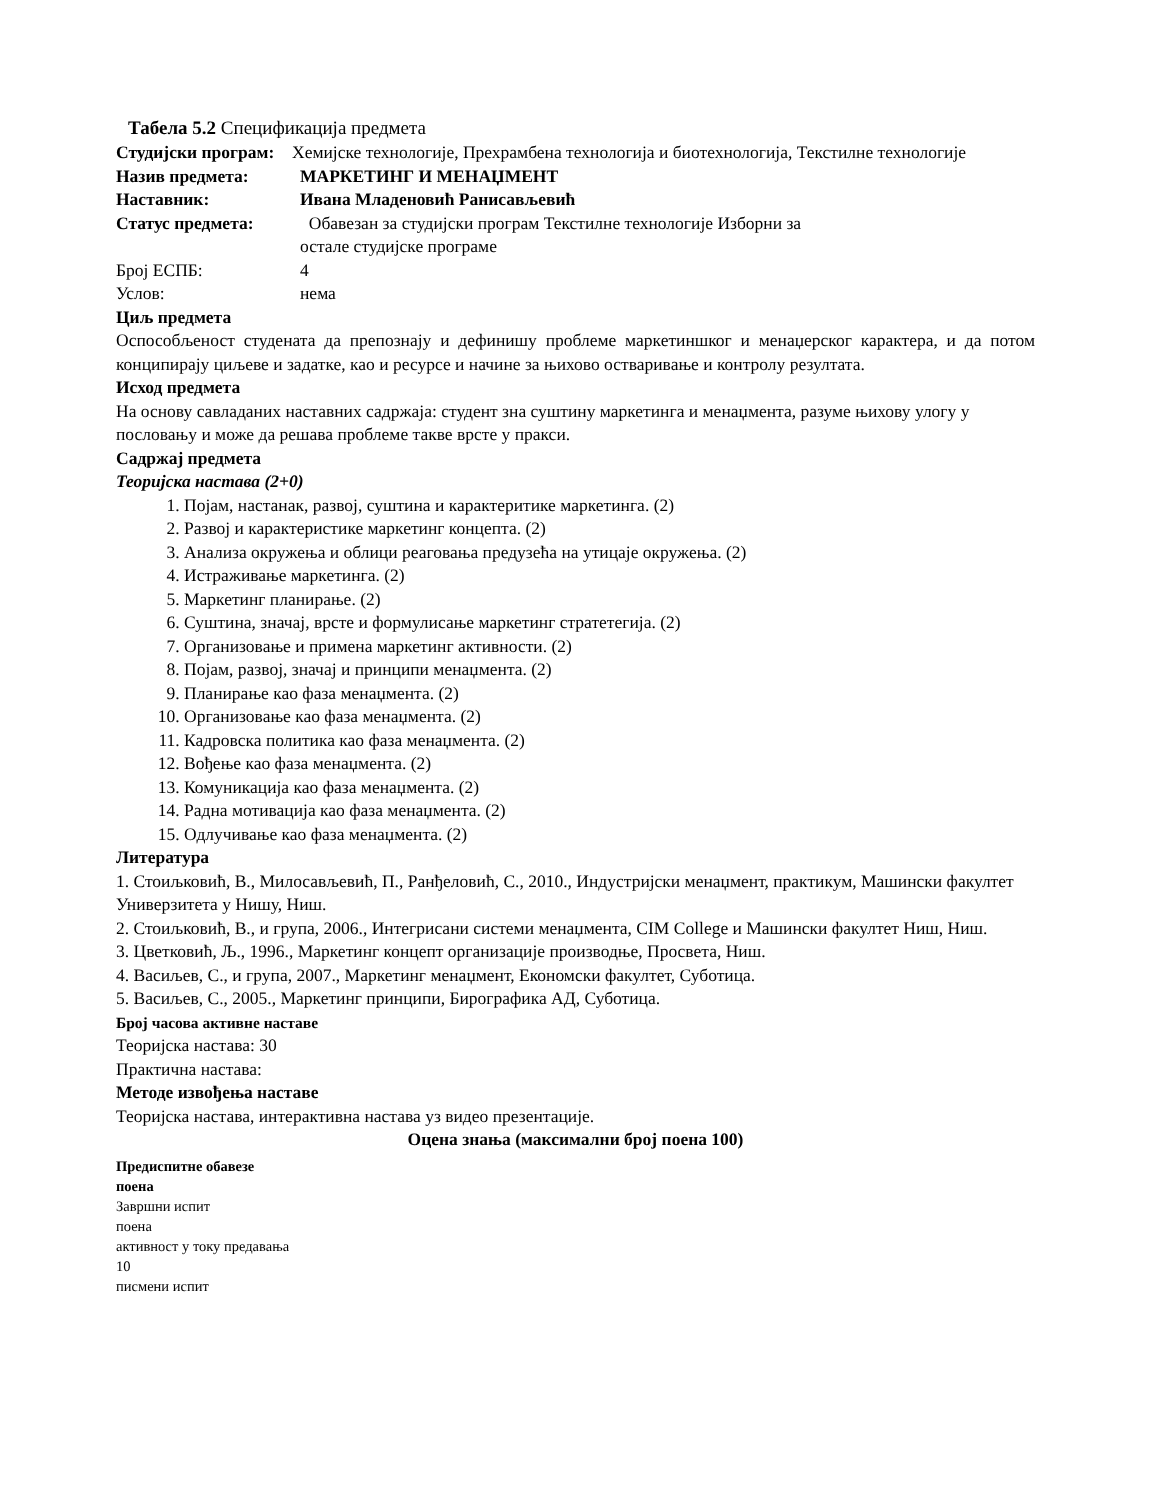Табела 5.2 Спецификација предмета
Студијски програм:
Хемијске технологије, Прехрамбена технологија и биотехнологија, Текстилне технологије
Назив предмета: МАРКЕТИНГ И МЕНАЏМЕНТ
Наставник: Ивана Младеновић Ранисављевић
Статус предмета: Обавезан за студијски програм Текстилне технологије Изборни за
остале студијске програме
Број ЕСПБ: 4
Услов: нема
Циљ предмета
Оспособљеност студената да препознају и дефинишу проблеме маркетиншког и менаџерског карактера, и да потом конципирају циљеве и задатке, као и ресурсе и начине за њихово остваривање и контролу резултата.
Исход предмета
На основу савладаних наставних садржаја: студент зна суштину маркетинга и менаџмента, разуме њихову улогу у пословању и може да решава проблеме такве врсте у пракси.
Садржај предмета
Теоријска настава (2+0)
1. Појам, настанак, развој, суштина и карактеритике маркетинга. (2)
2. Развој и карактеристике маркетинг концепта. (2)
3. Анализа окружења и облици реаговања предузећа на утицаје окружења. (2)
4. Истраживање маркетинга. (2)
5. Маркетинг планирање. (2)
6. Суштина, значај, врсте и формулисање маркетинг стратетегија. (2)
7. Организовање и примена маркетинг активности. (2)
8. Појам, развој, значај и принципи менаџмента. (2)
9. Планирање као фаза менаџмента. (2)
10. Организовање као фаза менаџмента. (2)
11. Кадровска политика као фаза менаџмента. (2)
12. Вођење као фаза менаџмента. (2)
13. Комуникација као фаза менаџмента. (2)
14. Радна мотивација као фаза менаџмента. (2)
15. Одлучивање као фаза менаџмента. (2)
Литература
1. Стоиљковић, В., Милосављевић, П., Ранђеловић, С., 2010., Индустријски менаџмент, практикум, Машински факултет Универзитета у Нишу, Ниш.
2. Стоиљковић, В., и група, 2006., Интегрисани системи менаџмента, CIM College и Машински факултет Ниш, Ниш.
3. Цветковић, Љ., 1996., Маркетинг концепт организације производње, Просвета, Ниш.
4. Васиљев, С., и група, 2007., Маркетинг менаџмент, Економски факултет, Суботица.
5. Васиљев, С., 2005., Маркетинг принципи, Бирографика АД, Суботица.
Број часова активне наставе
Теоријска настава: 30
Практична настава:
Методе извођења наставе
Теоријска настава, интерактивна настава уз видео презентације.
Оцена знања (максимални број поена 100)
Предиспитне обавезе
поена
Завршни испит
поена
активност у току предавања
10
писмени испит